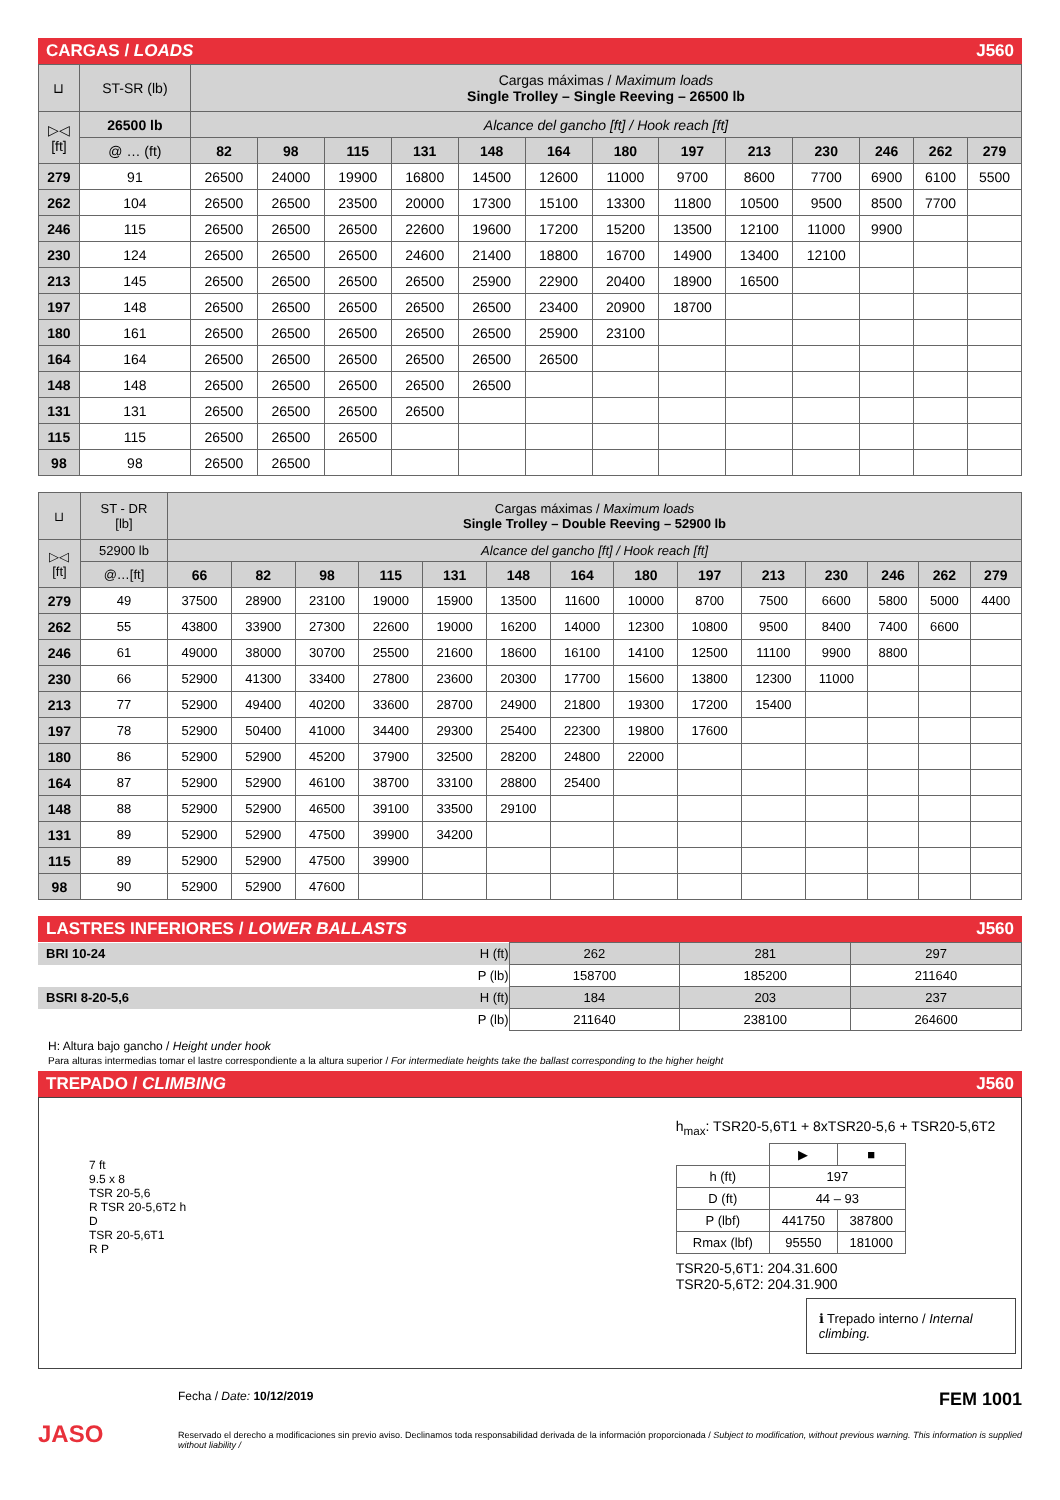CARGAS / LOADS J560
| ⊔ | ST-SR (lb) | Cargas máximas / Maximum loads Single Trolley – Single Reeving – 26500 lb | | | | | | | | | | | | |
| ▷◁ [ft] | 26500 lb | Alcance del gancho [ft] / Hook reach [ft] | | | | | | | | | | | | |
| | @ … (ft) | 82 | 98 | 115 | 131 | 148 | 164 | 180 | 197 | 213 | 230 | 246 | 262 | 279 |
| 279 | 91 | 26500 | 24000 | 19900 | 16800 | 14500 | 12600 | 11000 | 9700 | 8600 | 7700 | 6900 | 6100 | 5500 |
| 262 | 104 | 26500 | 26500 | 23500 | 20000 | 17300 | 15100 | 13300 | 11800 | 10500 | 9500 | 8500 | 7700 | |
| 246 | 115 | 26500 | 26500 | 26500 | 22600 | 19600 | 17200 | 15200 | 13500 | 12100 | 11000 | 9900 | | |
| 230 | 124 | 26500 | 26500 | 26500 | 24600 | 21400 | 18800 | 16700 | 14900 | 13400 | 12100 | | | |
| 213 | 145 | 26500 | 26500 | 26500 | 26500 | 25900 | 22900 | 20400 | 18900 | 16500 | | | | |
| 197 | 148 | 26500 | 26500 | 26500 | 26500 | 26500 | 23400 | 20900 | 18700 | | | | | |
| 180 | 161 | 26500 | 26500 | 26500 | 26500 | 26500 | 25900 | 23100 | | | | | | |
| 164 | 164 | 26500 | 26500 | 26500 | 26500 | 26500 | 26500 | | | | | | | |
| 148 | 148 | 26500 | 26500 | 26500 | 26500 | 26500 | | | | | | | | |
| 131 | 131 | 26500 | 26500 | 26500 | 26500 | | | | | | | | | |
| 115 | 115 | 26500 | 26500 | 26500 | | | | | | | | | | |
| 98 | 98 | 26500 | 26500 | | | | | | | | | | | |
| ⊔ | ST - DR [lb] | Cargas máximas / Maximum loads Single Trolley – Double Reeving – 52900 lb | | | | | | | | | | | | | |
| ▷◁ [ft] | 52900 lb | Alcance del gancho [ft] / Hook reach [ft] | | | | | | | | | | | | | |
| | @…[ft] | 66 | 82 | 98 | 115 | 131 | 148 | 164 | 180 | 197 | 213 | 230 | 246 | 262 | 279 |
| 279 | 49 | 37500 | 28900 | 23100 | 19000 | 15900 | 13500 | 11600 | 10000 | 8700 | 7500 | 6600 | 5800 | 5000 | 4400 |
| 262 | 55 | 43800 | 33900 | 27300 | 22600 | 19000 | 16200 | 14000 | 12300 | 10800 | 9500 | 8400 | 7400 | 6600 | |
| 246 | 61 | 49000 | 38000 | 30700 | 25500 | 21600 | 18600 | 16100 | 14100 | 12500 | 11100 | 9900 | 8800 | | |
| 230 | 66 | 52900 | 41300 | 33400 | 27800 | 23600 | 20300 | 17700 | 15600 | 13800 | 12300 | 11000 | | | |
| 213 | 77 | 52900 | 49400 | 40200 | 33600 | 28700 | 24900 | 21800 | 19300 | 17200 | 15400 | | | | |
| 197 | 78 | 52900 | 50400 | 41000 | 34400 | 29300 | 25400 | 22300 | 19800 | 17600 | | | | | |
| 180 | 86 | 52900 | 52900 | 45200 | 37900 | 32500 | 28200 | 24800 | 22000 | | | | | | |
| 164 | 87 | 52900 | 52900 | 46100 | 38700 | 33100 | 28800 | 25400 | | | | | | | |
| 148 | 88 | 52900 | 52900 | 46500 | 39100 | 33500 | 29100 | | | | | | | | |
| 131 | 89 | 52900 | 52900 | 47500 | 39900 | 34200 | | | | | | | | | |
| 115 | 89 | 52900 | 52900 | 47500 | 39900 | | | | | | | | | | |
| 98 | 90 | 52900 | 52900 | 47600 | | | | | | | | | | | |
LASTRES INFERIORES / LOWER BALLASTS J560
| BRI 10-24 | H (ft) | 262 | 281 | 297 |
| | P (lb) | 158700 | 185200 | 211640 |
| BSRI 8-20-5,6 | H (ft) | 184 | 203 | 237 |
| | P (lb) | 211640 | 238100 | 264600 |
H: Altura bajo gancho / Height under hook
Para alturas intermedias tomar el lastre correspondiente a la altura superior / For intermediate heights take the ballast corresponding to the higher height
TREPADO / CLIMBING J560
7 ft
9.5 x 8
TSR 20-5,6
R TSR 20-5,6T2 h
D
TSR 20-5,6T1
R P
h<sub>max</sub>: TSR20-5,6T1 + 8xTSR20-5,6 + TSR20-5,6T2
| | ▶ | ■ |
| h (ft) | 197 | |
| D (ft) | 44 – 93 | |
| P (lbf) | 441750 | 387800 |
| Rmax (lbf) | 95550 | 181000 |
TSR20-5,6T1: 204.31.600
TSR20-5,6T2: 204.31.900
ℹ Trepado interno / Internal climbing.
Fecha / Date: 10/12/2019 FEM 1001
Reservado el derecho a modificaciones sin previo aviso. Declinamos toda responsabilidad derivada de la información proporcionada / Subject to modification, without previous warning. This information is supplied without liability /
JASO